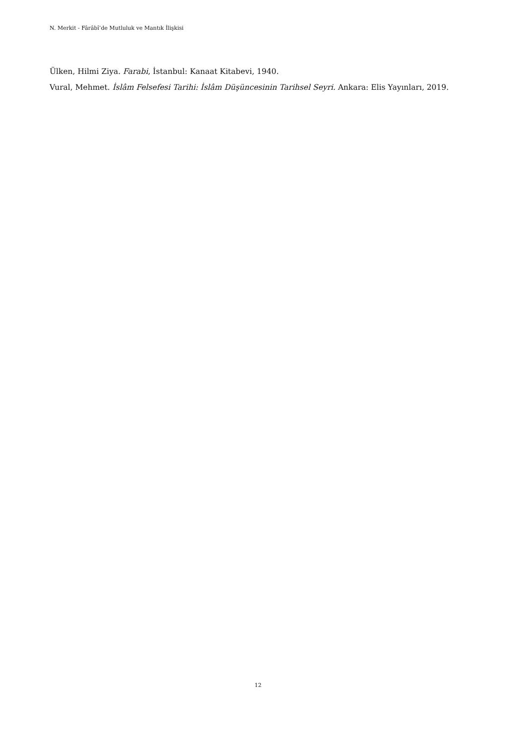N. Merkit - Fârâbî’de Mutluluk ve Mantık İlişkisi
Ülken, Hilmi Ziya. Farabi, İstanbul: Kanaat Kitabevi, 1940.
Vural, Mehmet. İslâm Felsefesi Tarihi: İslâm Düşüncesinin Tarihsel Seyri. Ankara: Elis Yayınları, 2019.
12